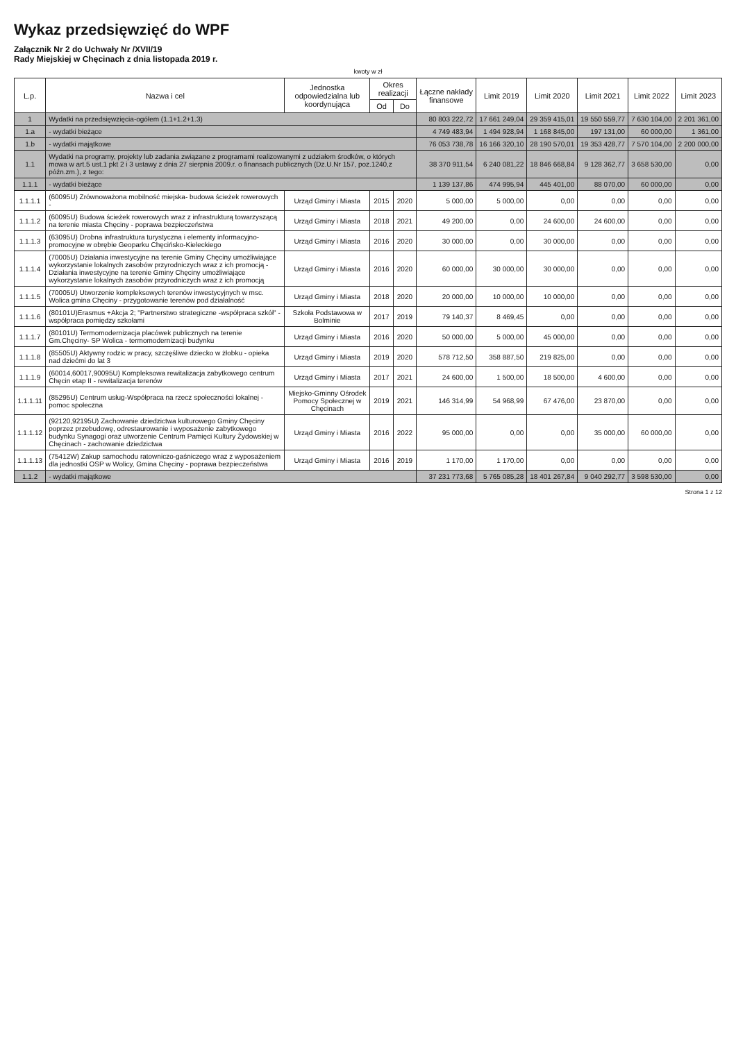Wykaz przedsięwzięć do WPF
Załącznik Nr 2 do Uchwały Nr /XVII/19
Rady Miejskiej w Chęcinach z dnia listopada 2019 r.
kwoty w zł
| L.p. | Nazwa i cel | Jednostka odpowiedzialna lub koordynująca | Okres realizacji | | Łączne nakłady finansowe | Limit 2019 | Limit 2020 | Limit 2021 | Limit 2022 | Limit 2023 |
| --- | --- | --- | --- | --- | --- | --- | --- | --- | --- | --- |
| | | | Od | Do | | | | | | |
| 1 | Wydatki na przedsięwzięcia-ogółem (1.1+1.2+1.3) | | | | 80 803 222,72 | 17 661 249,04 | 29 359 415,01 | 19 550 559,77 | 7 630 104,00 | 2 201 361,00 |
| 1.a | - wydatki bieżące | | | | 4 749 483,94 | 1 494 928,94 | 1 168 845,00 | 197 131,00 | 60 000,00 | 1 361,00 |
| 1.b | - wydatki majątkowe | | | | 76 053 738,78 | 16 166 320,10 | 28 190 570,01 | 19 353 428,77 | 7 570 104,00 | 2 200 000,00 |
| 1.1 | Wydatki na programy, projekty lub zadania związane z programami realizowanymi z udziałem środków, o których mowa w art.5 ust.1 pkt 2 i 3 ustawy z dnia 27 sierpnia 2009.r. o finansach publicznych (Dz.U.Nr 157, poz.1240,z późn.zm.), z tego: | | | | 38 370 911,54 | 6 240 081,22 | 18 846 668,84 | 9 128 362,77 | 3 658 530,00 | 0,00 |
| 1.1.1 | - wydatki bieżące | | | | 1 139 137,86 | 474 995,94 | 445 401,00 | 88 070,00 | 60 000,00 | 0,00 |
| 1.1.1.1 | (60095U) Zrównoważona mobilność miejska- budowa ścieżek rowerowych - | Urząd Gminy i Miasta | 2015 | 2020 | 5 000,00 | 5 000,00 | 0,00 | 0,00 | 0,00 | 0,00 |
| 1.1.1.2 | (60095U) Budowa ścieżek rowerowych wraz z infrastrukturą towarzyszącą na terenie miasta Chęciny - poprawa bezpieczeństwa | Urząd Gminy i Miasta | 2018 | 2021 | 49 200,00 | 0,00 | 24 600,00 | 24 600,00 | 0,00 | 0,00 |
| 1.1.1.3 | (63095U) Drobna infrastruktura turystyczna i elementy informacyjno-promocyjne w obrębie Geoparku Chęcińsko-Kieleckiego | Urząd Gminy i Miasta | 2016 | 2020 | 30 000,00 | 0,00 | 30 000,00 | 0,00 | 0,00 | 0,00 |
| 1.1.1.4 | (70005U) Działania inwestycyjne na terenie Gminy Chęciny umożliwiające wykorzystanie lokalnych zasobów przyrodniczych wraz z ich promocją - Działania inwestycyjne na terenie Gminy Chęciny umożliwiające wykorzystanie lokalnych zasobów przyrodniczych wraz z ich promocją | Urząd Gminy i Miasta | 2016 | 2020 | 60 000,00 | 30 000,00 | 30 000,00 | 0,00 | 0,00 | 0,00 |
| 1.1.1.5 | (70005U) Utworzenie kompleksowych terenów inwestycyjnych w msc. Wolica gmina Chęciny - przygotowanie terenów pod działalność | Urząd Gminy i Miasta | 2018 | 2020 | 20 000,00 | 10 000,00 | 10 000,00 | 0,00 | 0,00 | 0,00 |
| 1.1.1.6 | (80101U)Erasmus +Akcja 2; "Partnerstwo strategiczne -współpraca szkół" - współpraca pomiędzy szkołami | Szkoła Podstawowa w Bolminie | 2017 | 2019 | 79 140,37 | 8 469,45 | 0,00 | 0,00 | 0,00 | 0,00 |
| 1.1.1.7 | (80101U) Termomodernizacja placówek publicznych na terenie Gm.Chęciny- SP Wolica - termomodernizacji budynku | Urząd Gminy i Miasta | 2016 | 2020 | 50 000,00 | 5 000,00 | 45 000,00 | 0,00 | 0,00 | 0,00 |
| 1.1.1.8 | (85505U) Aktywny rodzic w pracy, szczęśliwe dziecko w żłobku - opieka nad dziećmi do lat 3 | Urząd Gminy i Miasta | 2019 | 2020 | 578 712,50 | 358 887,50 | 219 825,00 | 0,00 | 0,00 | 0,00 |
| 1.1.1.9 | (60014,60017,90095U) Kompleksowa rewitalizacja zabytkowego centrum Chęcin etap II - rewitalizacja terenów | Urząd Gminy i Miasta | 2017 | 2021 | 24 600,00 | 1 500,00 | 18 500,00 | 4 600,00 | 0,00 | 0,00 |
| 1.1.1.11 | (85295U) Centrum usług-Współpraca na rzecz społeczności lokalnej - pomoc społeczna | Miejsko-Gminny Ośrodek Pomocy Społecznej w Chęcinach | 2019 | 2021 | 146 314,99 | 54 968,99 | 67 476,00 | 23 870,00 | 0,00 | 0,00 |
| 1.1.1.12 | (92120,92195U) Zachowanie dziedzictwa kulturowego Gminy Chęciny poprzez przebudowę, odrestaurowanie i wyposażenie zabytkowego budynku Synagogi oraz utworzenie Centrum Pamięci Kultury Żydowskiej w Chęcinach - zachowanie dziedzictwa | Urząd Gminy i Miasta | 2016 | 2022 | 95 000,00 | 0,00 | 0,00 | 35 000,00 | 60 000,00 | 0,00 |
| 1.1.1.13 | (75412W) Zakup samochodu ratowniczo-gaśniczego wraz z wyposażeniem dla jednostki OSP w Wolicy, Gmina Chęciny - poprawa bezpieczeństwa | Urząd Gminy i Miasta | 2016 | 2019 | 1 170,00 | 1 170,00 | 0,00 | 0,00 | 0,00 | 0,00 |
| 1.1.2 | - wydatki majątkowe | | | | 37 231 773,68 | 5 765 085,28 | 18 401 267,84 | 9 040 292,77 | 3 598 530,00 | 0,00 |
Strona 1 z 12